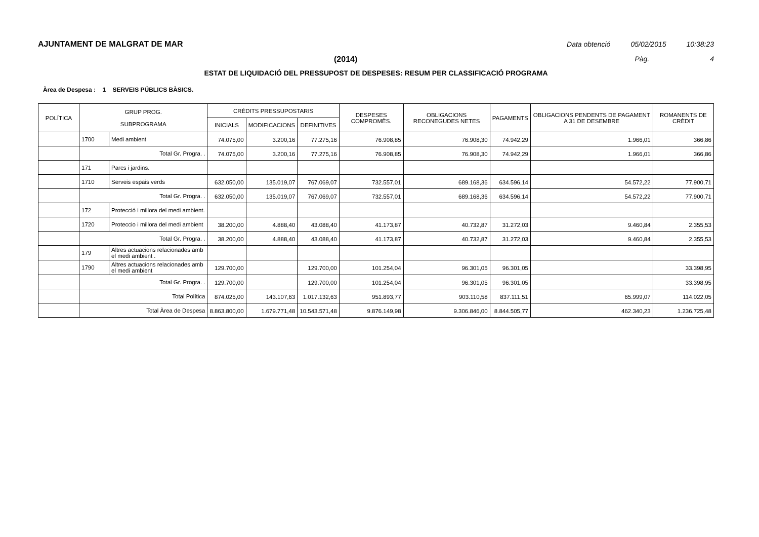AJUNTAMENT DE MALGRAT DE MAR Data obtenció 05/02/2015 10:38:23
(2014) Pàg. 4
ESTAT DE LIQUIDACIÓ DEL PRESSUPOST DE DESPESES: RESUM PER CLASSIFICACIÓ PROGRAMA
Àrea de Despesa : 1 SERVEIS PÚBLICS BÀSICS.
| POLÍTICA | GRUP PROG. SUBPROGRAMA | | CRÈDITS PRESSUPOSTARIS | | | DESPESES COMPROMÈS. | OBLIGACIONS RECONEGUDES NETES | PAGAMENTS | OBLIGACIONS PENDENTS DE PAGAMENT A 31 DE DESEMBRE | ROMANENTS DE CRÈDIT |
| --- | --- | --- | --- | --- | --- | --- | --- | --- | --- | --- |
| | | | INICIALS | MODIFICACIONS | DEFINITIVES | | | | | |
| | 1700 | Medi ambient | 74.075,00 | 3.200,16 | 77.275,16 | 76.908,85 | 76.908,30 | 74.942,29 | 1.966,01 | 366,86 |
| | Total Gr. Progra. . | | 74.075,00 | 3.200,16 | 77.275,16 | 76.908,85 | 76.908,30 | 74.942,29 | 1.966,01 | 366,86 |
| | 171 | Parcs i jardins. | | | | | | | | |
| | 1710 | Serveis espais verds | 632.050,00 | 135.019,07 | 767.069,07 | 732.557,01 | 689.168,36 | 634.596,14 | 54.572,22 | 77.900,71 |
| | Total Gr. Progra. . | | 632.050,00 | 135.019,07 | 767.069,07 | 732.557,01 | 689.168,36 | 634.596,14 | 54.572,22 | 77.900,71 |
| | 172 | Protecció i millora del medi ambient. | | | | | | | | |
| | 1720 | Proteccio i millora del medi ambient | 38.200,00 | 4.888,40 | 43.088,40 | 41.173,87 | 40.732,87 | 31.272,03 | 9.460,84 | 2.355,53 |
| | Total Gr. Progra. . | | 38.200,00 | 4.888,40 | 43.088,40 | 41.173,87 | 40.732,87 | 31.272,03 | 9.460,84 | 2.355,53 |
| | 179 | Altres actuacions relacionades amb el medi ambient . | | | | | | | | |
| | 1790 | Altres actuacions relacionades amb el medi ambient | 129.700,00 | | 129.700,00 | 101.254,04 | 96.301,05 | 96.301,05 | | 33.398,95 |
| | Total Gr. Progra. . | | 129.700,00 | | 129.700,00 | 101.254,04 | 96.301,05 | 96.301,05 | | 33.398,95 |
| | Total Política | | 874.025,00 | 143.107,63 | 1.017.132,63 | 951.893,77 | 903.110,58 | 837.111,51 | 65.999,07 | 114.022,05 |
| | Total Àrea de Despesa | | 8.863.800,00 | 1.679.771,48 | 10.543.571,48 | 9.876.149,98 | 9.306.846,00 | 8.844.505,77 | 462.340,23 | 1.236.725,48 |